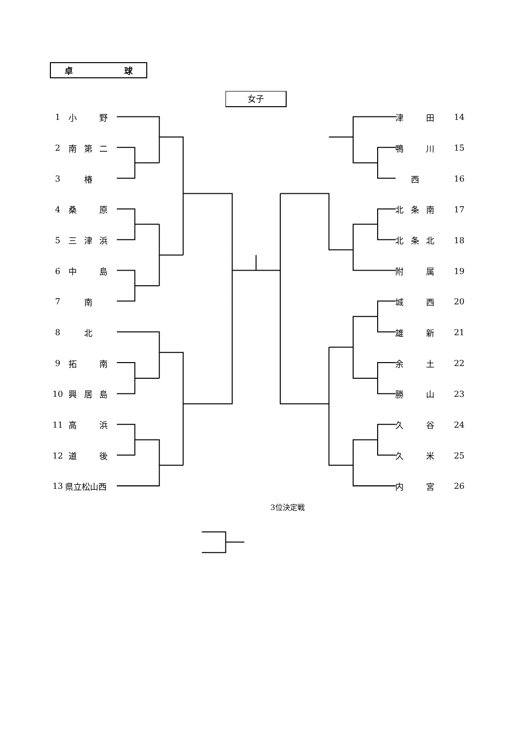卓 球
女子
1 小 野
2 南 第 二
3 椿
4 桑 原
5 三 津 浜
6 中 島
7 南
8 北
9 拓 南
10 興 居 島
11 高 浜
12 道 後
13 県立松山西
津 田 14
鴨 川 15
西 16
北 条 南 17
北 条 北 18
附 属 19
城 西 20
雄 新 21
余 土 22
勝 山 23
久 谷 24
久 米 25
内 宮 26
3位決定戦